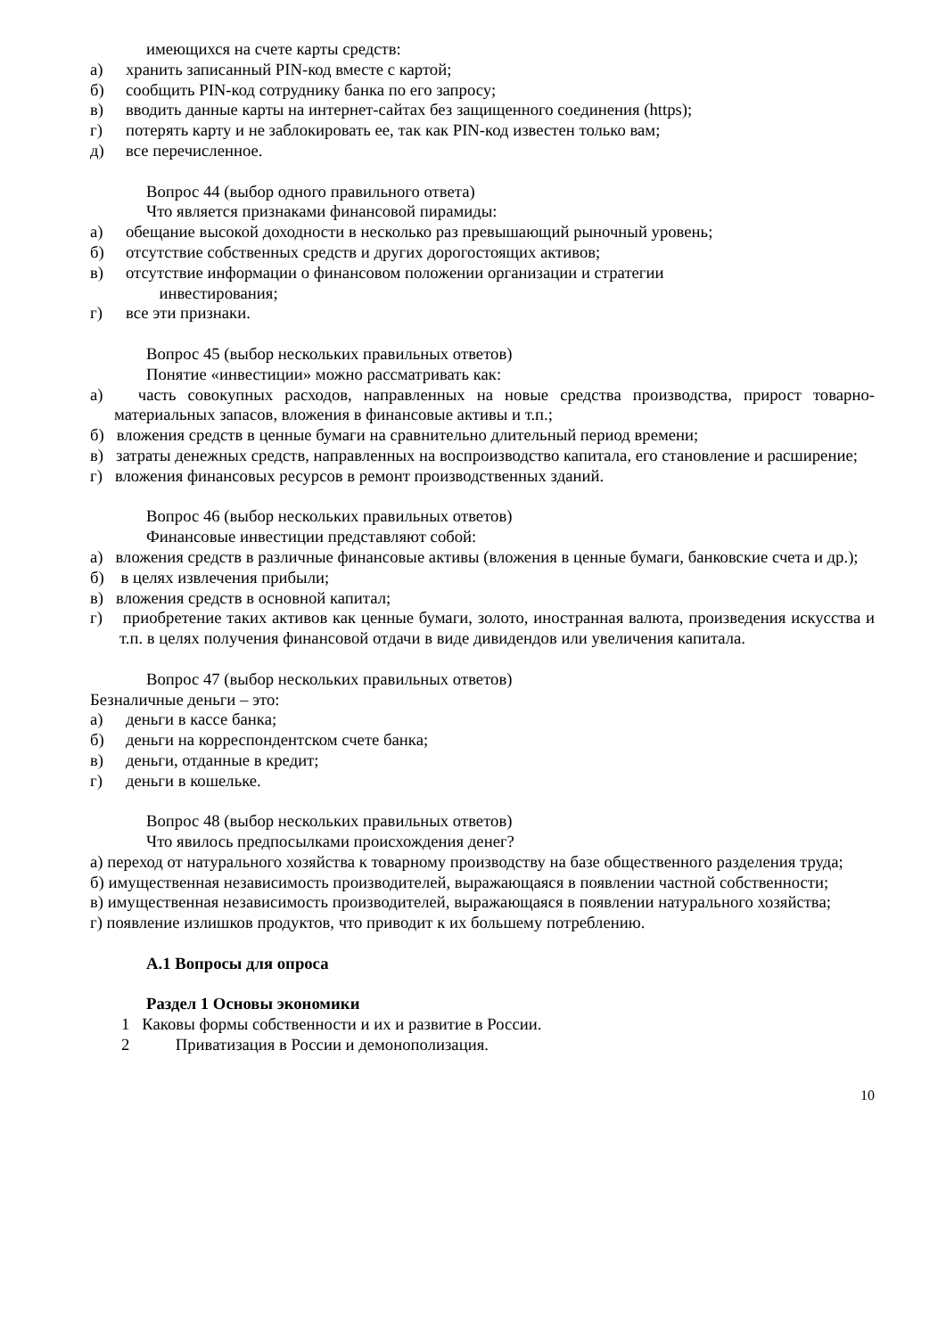имеющихся на счете карты средств:
а) хранить записанный PIN-код вместе с картой;
б) сообщить PIN-код сотруднику банка по его запросу;
в) вводить данные карты на интернет-сайтах без защищенного соединения (https);
г) потерять карту и не заблокировать ее, так как PIN-код известен только вам;
д) все перечисленное.
Вопрос 44 (выбор одного правильного ответа)
Что является признаками финансовой пирамиды:
а) обещание высокой доходности в несколько раз превышающий рыночный уровень;
б) отсутствие собственных средств и других дорогостоящих активов;
в) отсутствие информации о финансовом положении организации и стратегии
инвестирования;
г) все эти признаки.
Вопрос 45 (выбор нескольких правильных ответов)
Понятие «инвестиции» можно рассматривать как:
а) часть совокупных расходов, направленных на новые средства производства, прирост товарно-материальных запасов, вложения в финансовые активы и т.п.;
б) вложения средств в ценные бумаги на сравнительно длительный период времени;
в) затраты денежных средств, направленных на воспроизводство капитала, его становление и расширение;
г) вложения финансовых ресурсов в ремонт производственных зданий.
Вопрос 46 (выбор нескольких правильных ответов)
Финансовые инвестиции представляют собой:
а) вложения средств в различные финансовые активы (вложения в ценные бумаги, банковские счета и др.);
б) в целях извлечения прибыли;
в) вложения средств в основной капитал;
г) приобретение таких активов как ценные бумаги, золото, иностранная валюта, произведения искусства и т.п. в целях получения финансовой отдачи в виде дивидендов или увеличения капитала.
Вопрос 47 (выбор нескольких правильных ответов)
Безналичные деньги – это:
а) деньги в кассе банка;
б) деньги на корреспондентском счете банка;
в) деньги, отданные в кредит;
г) деньги в кошельке.
Вопрос 48 (выбор нескольких правильных ответов)
Что явилось предпосылками происхождения денег?
а) переход от натурального хозяйства к товарному производству на базе общественного разделения труда;
б) имущественная независимость производителей, выражающаяся в появлении частной собственности;
в) имущественная независимость производителей, выражающаяся в появлении натурального хозяйства;
г) появление излишков продуктов, что приводит к их большему потреблению.
А.1 Вопросы для опроса
Раздел 1 Основы экономики
1 Каковы формы собственности и их и развитие в России.
2 Приватизация в России и демонополизация.
10